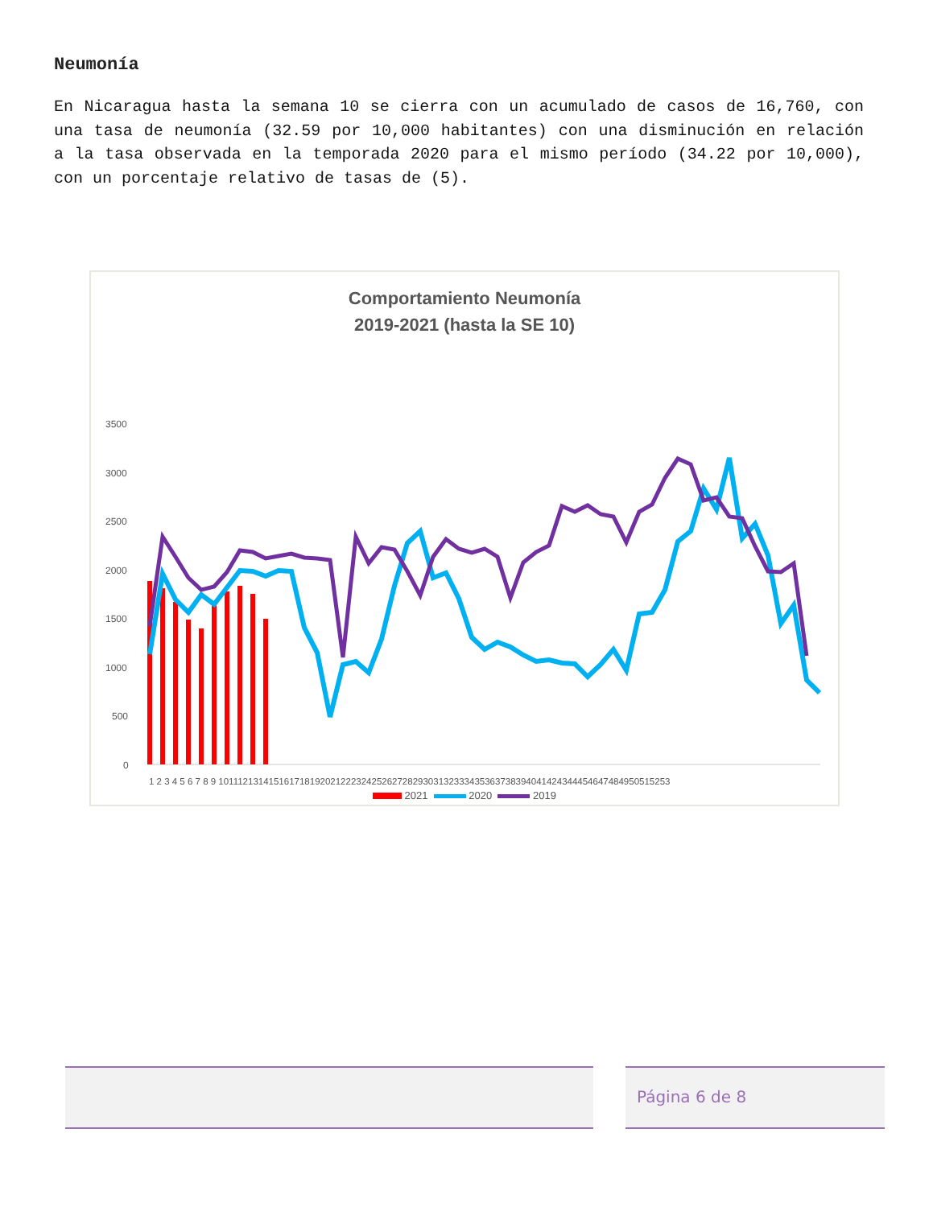Neumonía
En Nicaragua hasta la semana 10 se cierra con un acumulado de casos de 16,760, con una tasa de neumonía (32.59 por 10,000 habitantes) con una disminución en relación a la tasa observada en la temporada 2020 para el mismo período (34.22 por 10,000), con un porcentaje relativo de tasas de (5).
Comportamiento Neumonía
2019-2021 (hasta la SE 10)
3500
3000
2500
2000
1500
1000
500
0
1 2 3 4 5 6 7 8 9 1011121314151617181920212223242526272829303132333435363738394041424344454647484950515253
2021 2020 2019
Página 6 de 8